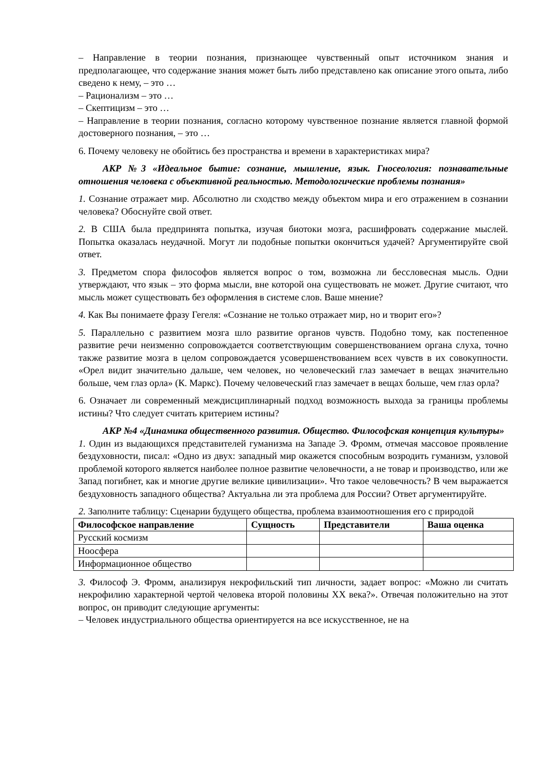– Направление в теории познания, признающее чувственный опыт источником знания и предполагающее, что содержание знания может быть либо представлено как описание этого опыта, либо сведено к нему, – это …
– Рационализм – это …
– Скептицизм – это …
– Направление в теории познания, согласно которому чувственное познание является главной формой достоверного познания, – это …
6. Почему человеку не обойтись без пространства и времени в характеристиках мира?
АКР №3 «Идеальное бытие: сознание, мышление, язык. Гносеология: познавательные отношения человека с объективной реальностью. Методологические проблемы познания»
1. Сознание отражает мир. Абсолютно ли сходство между объектом мира и его отражением в сознании человека? Обоснуйте свой ответ.
2. В США была предпринята попытка, изучая биотоки мозга, расшифровать содержание мыслей. Попытка оказалась неудачной. Могут ли подобные попытки окончиться удачей? Аргументируйте свой ответ.
3. Предметом спора философов является вопрос о том, возможна ли бессловесная мысль. Одни утверждают, что язык – это форма мысли, вне которой она существовать не может. Другие считают, что мысль может существовать без оформления в системе слов. Ваше мнение?
4. Как Вы понимаете фразу Гегеля: «Сознание не только отражает мир, но и творит его»?
5. Параллельно с развитием мозга шло развитие органов чувств. Подобно тому, как постепенное развитие речи неизменно сопровождается соответствующим совершенствованием органа слуха, точно также развитие мозга в целом сопровождается усовершенствованием всех чувств в их совокупности. «Орел видит значительно дальше, чем человек, но человеческий глаз замечает в вещах значительно больше, чем глаз орла» (К. Маркс). Почему человеческий глаз замечает в вещах больше, чем глаз орла?
6. Означает ли современный междисциплинарный подход возможность выхода за границы проблемы истины? Что следует считать критерием истины?
АКР №4 «Динамика общественного развития. Общество. Философская концепция культуры»
1. Один из выдающихся представителей гуманизма на Западе Э. Фромм, отмечая массовое проявление бездуховности, писал: «Одно из двух: западный мир окажется способным возродить гуманизм, узловой проблемой которого является наиболее полное развитие человечности, а не товар и производство, или же Запад погибнет, как и многие другие великие цивилизации». Что такое человечность? В чем выражается бездуховность западного общества? Актуальна ли эта проблема для России? Ответ аргументируйте.
2. Заполните таблицу: Сценарии будущего общества, проблема взаимоотношения его с природой
| Философское направление | Сущность | Представители | Ваша оценка |
| --- | --- | --- | --- |
| Русский космизм | | | |
| Ноосфера | | | |
| Информационное общество | | | |
3. Философ Э. Фромм, анализируя некрофильский тип личности, задает вопрос: «Можно ли считать некрофилию характерной чертой человека второй половины XX века?». Отвечая положительно на этот вопрос, он приводит следующие аргументы:
– Человек индустриального общества ориентируется на все искусственное, не на